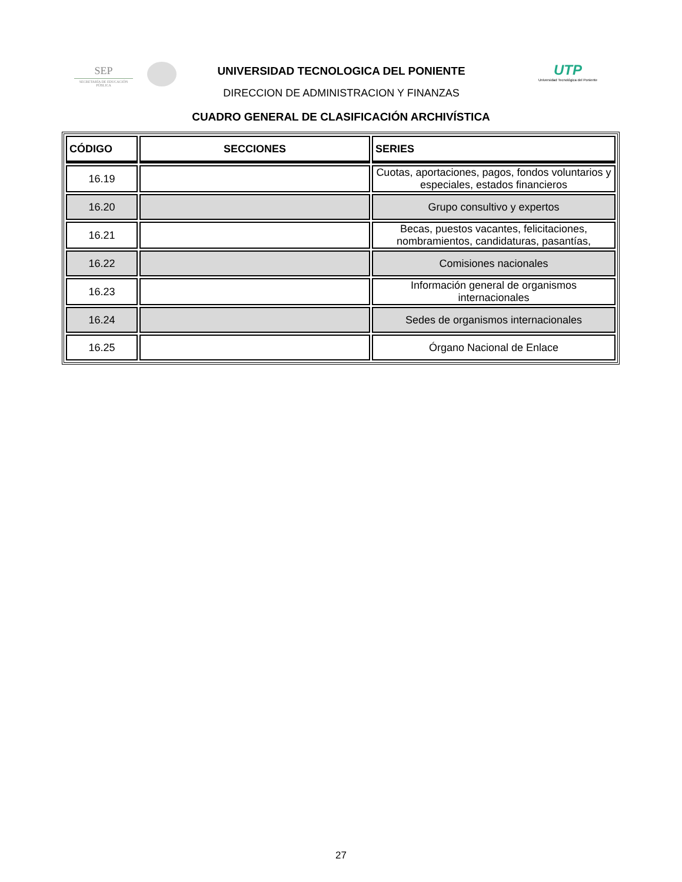SEP
SECRETARÍA DE EDUCACIÓN PÚBLICA
UNIVERSIDAD TECNOLOGICA DEL PONIENTE
DIRECCION DE ADMINISTRACION Y FINANZAS
UTP
Universidad Tecnológica del Poniente
CUADRO GENERAL DE CLASIFICACIÓN ARCHIVÍSTICA
| CÓDIGO | SECCIONES | SERIES |
| --- | --- | --- |
| 16.19 | | Cuotas, aportaciones, pagos, fondos voluntarios y especiales, estados financieros |
| 16.20 | | Grupo consultivo y expertos |
| 16.21 | | Becas, puestos vacantes, felicitaciones, nombramientos, candidaturas, pasantías, |
| 16.22 | | Comisiones nacionales |
| 16.23 | | Información general de organismos internacionales |
| 16.24 | | Sedes de organismos internacionales |
| 16.25 | | Órgano Nacional de Enlace |
27